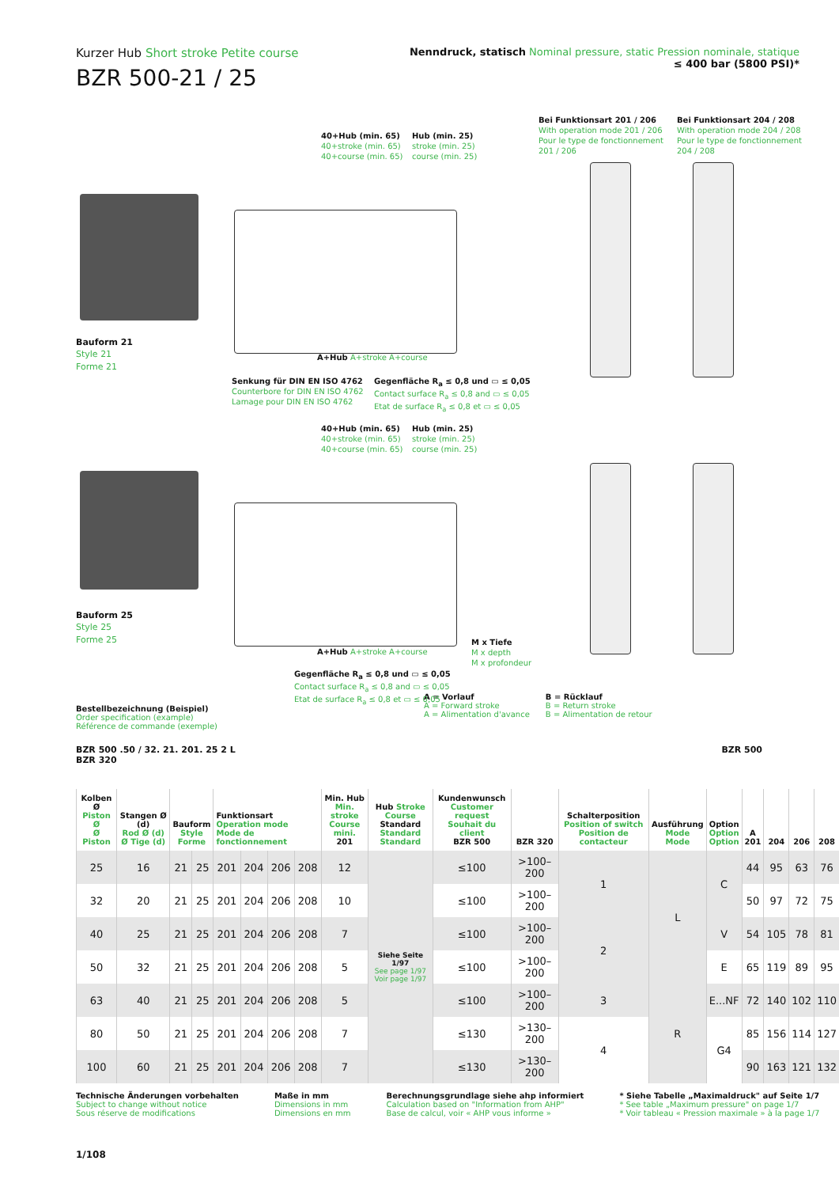Kurzer Hub Short stroke Petite course
BZR 500-21 / 25
Nenndruck, statisch Nominal pressure, static Pression nominale, statique
≤ 400 bar (5800 PSI)*
Bauform 21
Style 21
Forme 21
40+Hub (min. 65)
40+stroke (min. 65)
40+course (min. 65)
Hub (min. 25)
stroke (min. 25)
course (min. 25)
Bei Funktionsart 201 / 206
With operation mode 201 / 206
Pour le type de fonctionnement
201 / 206
Bei Funktionsart 204 / 208
With operation mode 204 / 208
Pour le type de fonctionnement
204 / 208
A+Hub A+stroke A+course
Senkung für DIN EN ISO 4762
Counterbore for DIN EN ISO 4762
Lamage pour DIN EN ISO 4762
Gegenfläche R<sub>a</sub> ≤ 0,8 und ▭ ≤ 0,05
Contact surface R<sub>a</sub> ≤ 0,8 and ▭ ≤ 0,05
Etat de surface R<sub>a</sub> ≤ 0,8 et ▭ ≤ 0,05
Bauform 25
Style 25
Forme 25
40+Hub (min. 65)
40+stroke (min. 65)
40+course (min. 65)
Hub (min. 25)
stroke (min. 25)
course (min. 25)
A+Hub A+stroke A+course
M x Tiefe
M x depth
M x profondeur
Gegenfläche R<sub>a</sub> ≤ 0,8 und ▭ ≤ 0,05
Contact surface R<sub>a</sub> ≤ 0,8 and ▭ ≤ 0,05
Etat de surface R<sub>a</sub> ≤ 0,8 et ▭ ≤ 0,05
A = Vorlauf
A = Forward stroke
A = Alimentation d'avance
B = Rücklauf
B = Return stroke
B = Alimentation de retour
Bestellbezeichnung (Beispiel)
Order specification (example)
Référence de commande (exemple)
BZR 500 .50 / 32. 21. 201. 25 2 L
BZR 320 BZR 500
| Kolben Ø Piston Ø Ø Piston | Stangen Ø (d) Rod Ø (d) Ø Tige (d) | Bauform Style Forme | | Funktionsart Operation mode Mode de fonctionnement | | | | Min. Hub Min. stroke Course mini. 201 | Hub Stroke Course Standard Standard Standard | Kundenwunsch Customer request Souhait du client BZR 500 | BZR 320 | Schalterposition Position of switch Position de contacteur | Ausführung Mode Mode | Option Option Option | A 201 | 204 | 206 | 208 |
| --- | --- | --- | --- | --- | --- | --- | --- | --- | --- | --- | --- | --- | --- | --- | --- | --- | --- | --- |
| 25 | 16 | 21 | 25 | 201 | 204 | 206 | 208 | 12 | Siehe Seite 1/97 See page 1/97 Voir page 1/97 | ≤100 | >100–200 | 1 | L | C | 44 | 95 | 63 | 76 |
| 32 | 20 | 21 | 25 | 201 | 204 | 206 | 208 | 10 | | ≤100 | >100–200 | | | | 50 | 97 | 72 | 75 |
| 40 | 25 | 21 | 25 | 201 | 204 | 206 | 208 | 7 | | ≤100 | >100–200 | 2 | | V | 54 | 105 | 78 | 81 |
| 50 | 32 | 21 | 25 | 201 | 204 | 206 | 208 | 5 | | ≤100 | >100–200 | | | E | 65 | 119 | 89 | 95 |
| 63 | 40 | 21 | 25 | 201 | 204 | 206 | 208 | 5 | | ≤100 | >100–200 | 3 | R | E...NF | 72 | 140 | 102 | 110 |
| 80 | 50 | 21 | 25 | 201 | 204 | 206 | 208 | 7 | | ≤130 | >130–200 | 4 | | G4 | 85 | 156 | 114 | 127 |
| 100 | 60 | 21 | 25 | 201 | 204 | 206 | 208 | 7 | | ≤130 | >130–200 | | | | 90 | 163 | 121 | 132 |
Technische Änderungen vorbehalten
Subject to change without notice
Sous réserve de modifications
Maße in mm
Dimensions in mm
Dimensions en mm
Berechnungsgrundlage siehe ahp informiert
Calculation based on "Information from AHP"
Base de calcul, voir « AHP vous informe »
* Siehe Tabelle „Maximaldruck" auf Seite 1/7
* See table „Maximum pressure" on page 1/7
* Voir tableau « Pression maximale » à la page 1/7
1/108